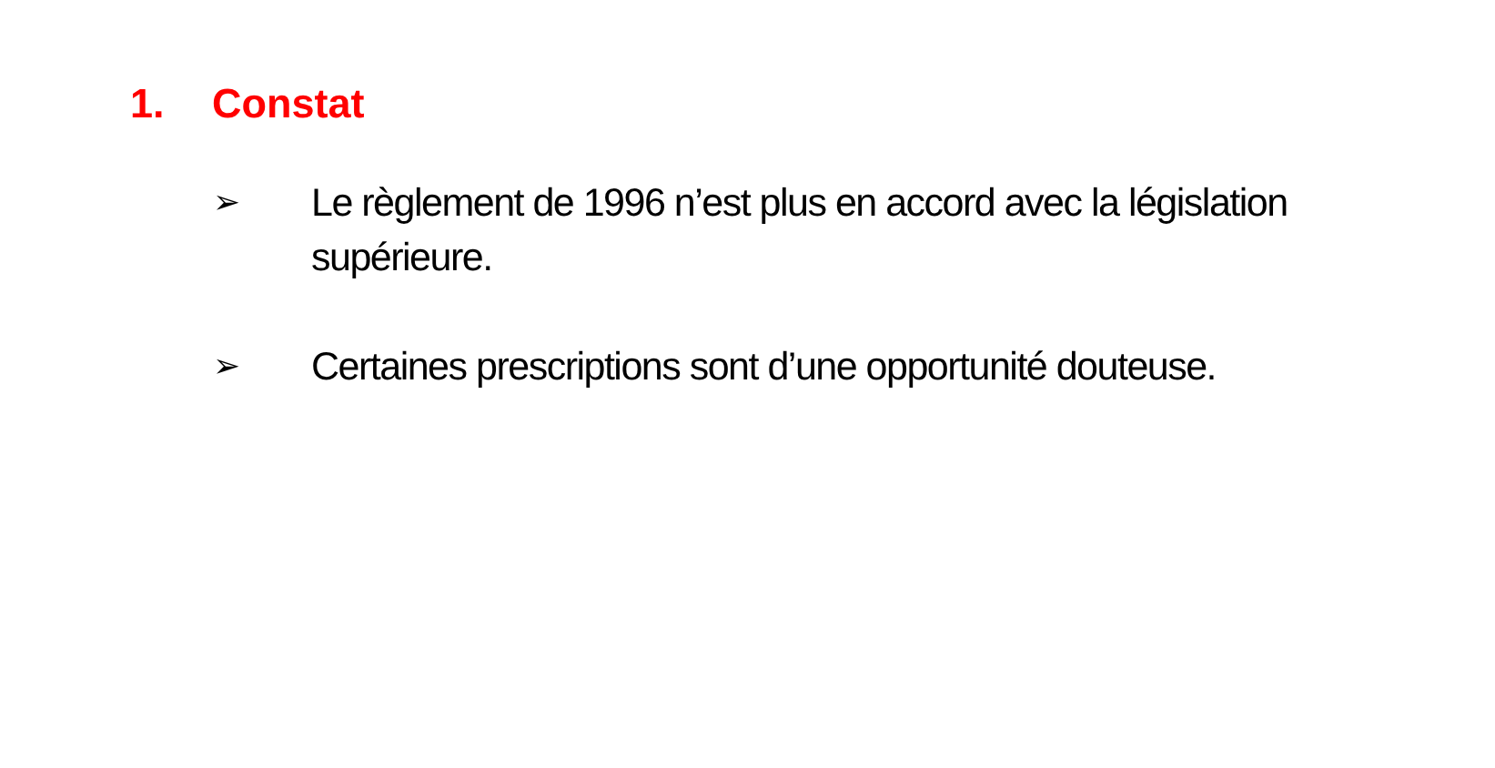1. Constat
➢ Le règlement de 1996 n’est plus en accord avec la législation supérieure.
➢ Certaines prescriptions sont d’une opportunité douteuse.